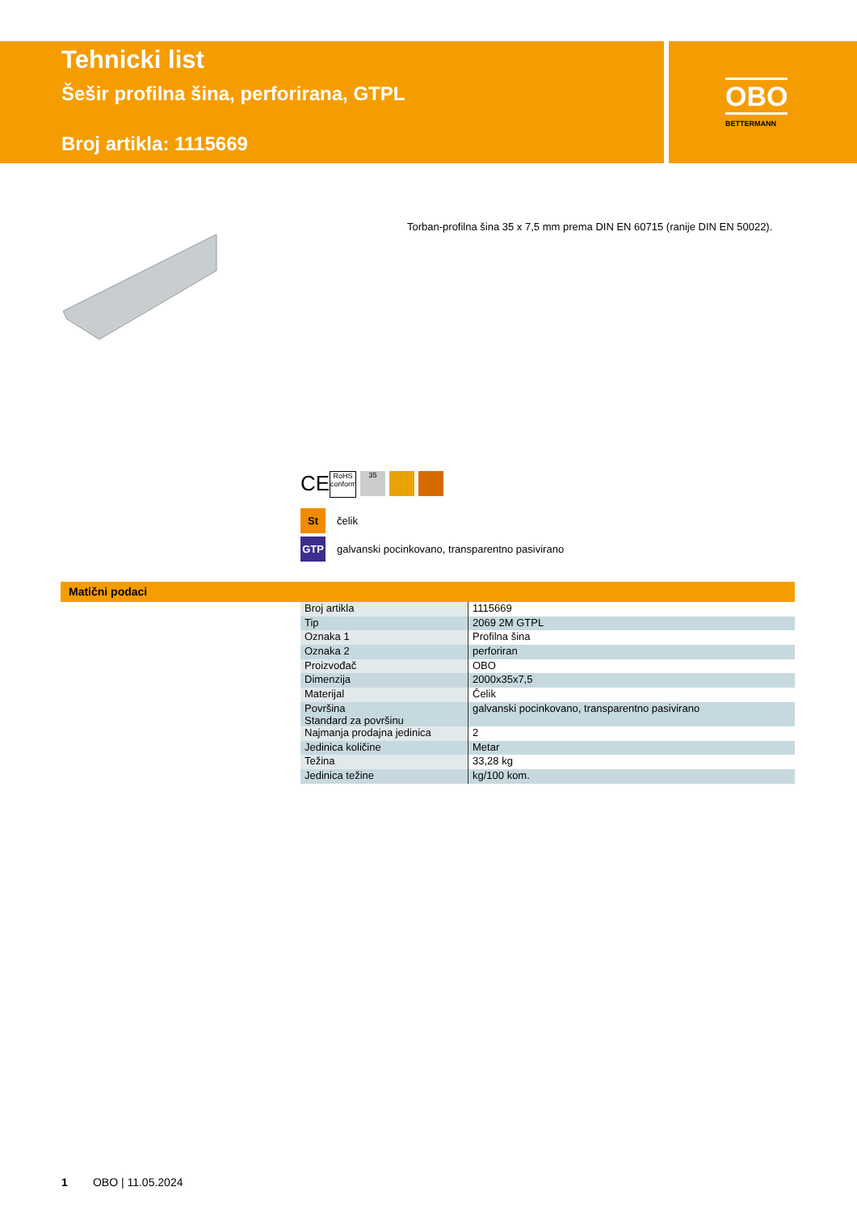Tehnicki list
Šešir profilna šina, perforirana, GTPL
Broj artikla: 1115669
OBO
BETTERMANN
Torban-profilna šina 35 x 7,5 mm prema DIN EN 60715 (ranije DIN EN 50022).
CE
RoHS conform
35
St
čelik
GTP
galvanski pocinkovano, transparentno pasivirano
Matični podaci
| Broj artikla | 1115669 |
| Tip | 2069 2M GTPL |
| Oznaka 1 | Profilna šina |
| Oznaka 2 | perforiran |
| Proizvođač | OBO |
| Dimenzija | 2000x35x7,5 |
| Materijal | Čelik |
| Površina Standard za površinu | galvanski pocinkovano, transparentno pasivirano |
| Najmanja prodajna jedinica | 2 |
| Jedinica količine | Metar |
| Težina | 33,28 kg |
| Jedinica težine | kg/100 kom. |
1 OBO | 11.05.2024